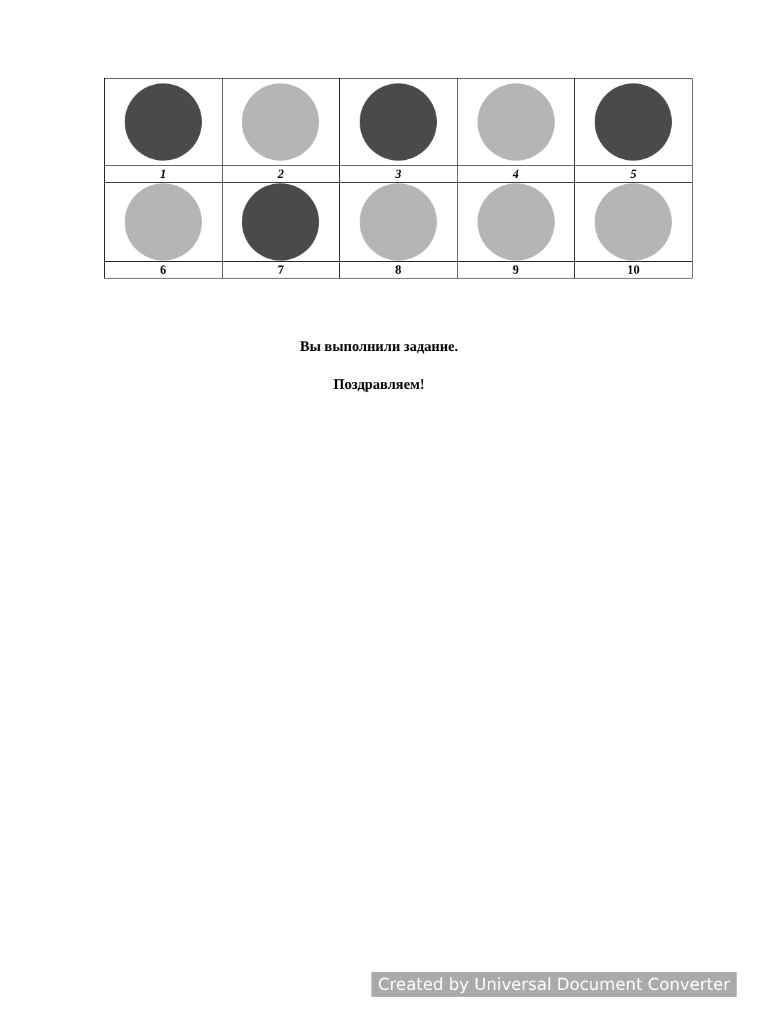| 1 | 2 | 3 | 4 | 5 |
| 6 | 7 | 8 | 9 | 10 |
Вы выполнили задание.
Поздравляем!
Created by Universal Document Converter